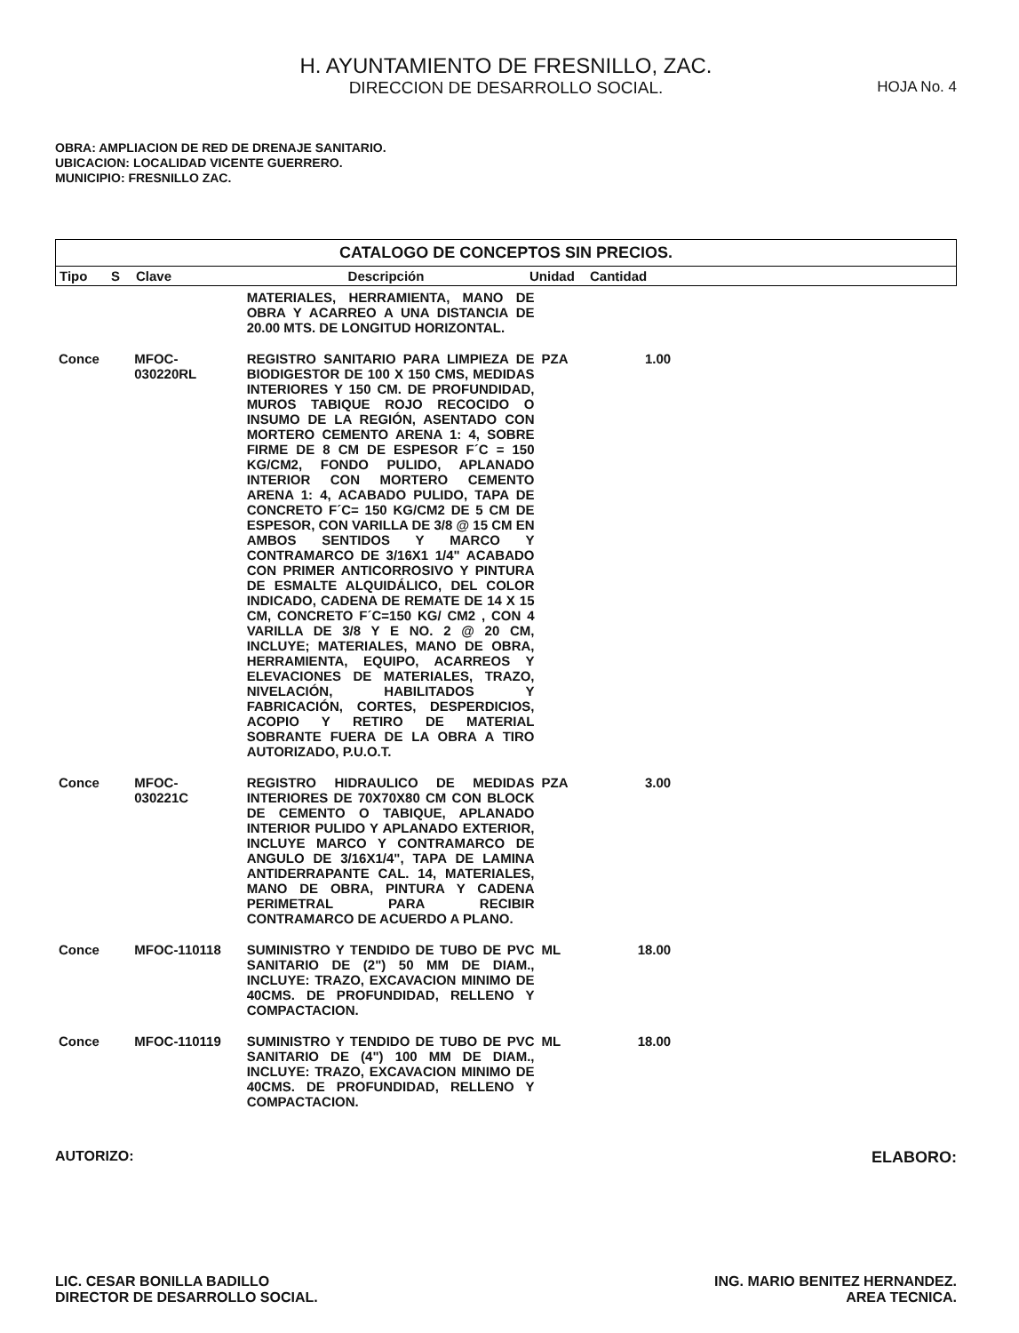H. AYUNTAMIENTO DE FRESNILLO, ZAC.
DIRECCION DE DESARROLLO SOCIAL.
HOJA No. 4
OBRA: AMPLIACION DE RED DE DRENAJE SANITARIO.
UBICACION: LOCALIDAD VICENTE GUERRERO.
MUNICIPIO: FRESNILLO ZAC.
CATALOGO DE CONCEPTOS SIN PRECIOS.
| Tipo | S | Clave | Descripción | Unidad | Cantidad | |
| --- | --- | --- | --- | --- | --- | --- |
| | | | MATERIALES, HERRAMIENTA, MANO DE OBRA Y ACARREO A UNA DISTANCIA DE 20.00 MTS. DE LONGITUD HORIZONTAL. | | | |
| Conce | | MFOC- 030220RL | REGISTRO SANITARIO PARA LIMPIEZA DE BIODIGESTOR DE 100 X 150 CMS, MEDIDAS INTERIORES Y 150 CM. DE PROFUNDIDAD, MUROS TABIQUE ROJO RECOCIDO O INSUMO DE LA REGIÓN, ASENTADO CON MORTERO CEMENTO ARENA 1: 4, SOBRE FIRME DE 8 CM DE ESPESOR F´C = 150 KG/CM2, FONDO PULIDO, APLANADO INTERIOR CON MORTERO CEMENTO ARENA 1: 4, ACABADO PULIDO, TAPA DE CONCRETO F´C= 150 KG/CM2 DE 5 CM DE ESPESOR, CON VARILLA DE 3/8 @ 15 CM EN AMBOS SENTIDOS Y MARCO Y CONTRAMARCO DE 3/16X1 1/4" ACABADO CON PRIMER ANTICORROSIVO Y PINTURA DE ESMALTE ALQUIDÁLICO, DEL COLOR INDICADO, CADENA DE REMATE DE 14 X 15 CM, CONCRETO F´C=150 KG/ CM2 , CON 4 VARILLA DE 3/8 Y E NO. 2 @ 20 CM, INCLUYE; MATERIALES, MANO DE OBRA, HERRAMIENTA, EQUIPO, ACARREOS Y ELEVACIONES DE MATERIALES, TRAZO, NIVELACIÓN, HABILITADOS Y FABRICACIÓN, CORTES, DESPERDICIOS, ACOPIO Y RETIRO DE MATERIAL SOBRANTE FUERA DE LA OBRA A TIRO AUTORIZADO, P.U.O.T. | PZA | 1.00 | |
| Conce | | MFOC- 030221C | REGISTRO HIDRAULICO DE MEDIDAS INTERIORES DE 70X70X80 CM CON BLOCK DE CEMENTO O TABIQUE, APLANADO INTERIOR PULIDO Y APLANADO EXTERIOR, INCLUYE MARCO Y CONTRAMARCO DE ANGULO DE 3/16X1/4", TAPA DE LAMINA ANTIDERRAPANTE CAL. 14, MATERIALES, MANO DE OBRA, PINTURA Y CADENA PERIMETRAL PARA RECIBIR CONTRAMARCO DE ACUERDO A PLANO. | PZA | 3.00 | |
| Conce | | MFOC-110118 | SUMINISTRO Y TENDIDO DE TUBO DE PVC SANITARIO DE (2") 50 MM DE DIAM., INCLUYE: TRAZO, EXCAVACION MINIMO DE 40CMS. DE PROFUNDIDAD, RELLENO Y COMPACTACION. | ML | 18.00 | |
| Conce | | MFOC-110119 | SUMINISTRO Y TENDIDO DE TUBO DE PVC SANITARIO DE (4") 100 MM DE DIAM., INCLUYE: TRAZO, EXCAVACION MINIMO DE 40CMS. DE PROFUNDIDAD, RELLENO Y COMPACTACION. | ML | 18.00 | |
AUTORIZO: ELABORO:
LIC. CESAR BONILLA BADILLO
DIRECTOR DE DESARROLLO SOCIAL.
ING. MARIO BENITEZ HERNANDEZ.
AREA TECNICA.